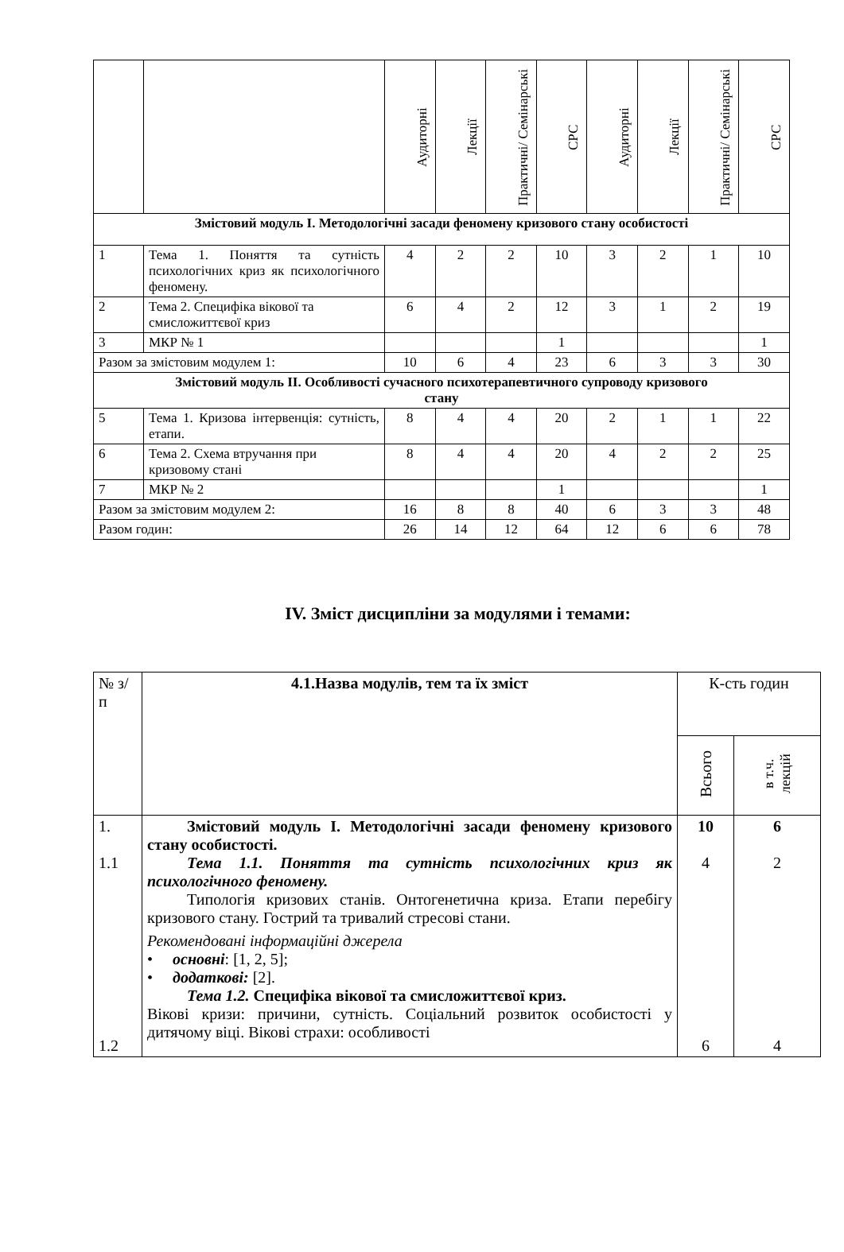| | | Аудиторні | Лекції | Практичні/ Семінарські | СРС | Аудиторні | Лекції | Практичні/ Семінарські | СРС |
| Змістовий модуль І. Методологічні засади феномену кризового стану особистості | | | | | | | | | |
| 1 | Тема 1. Поняття та сутність психологічних криз як психологічного феномену. | 4 | 2 | 2 | 10 | 3 | 2 | 1 | 10 |
| 2 | Тема 2. Специфіка вікової та смисложиттєвої криз | 6 | 4 | 2 | 12 | 3 | 1 | 2 | 19 |
| 3 | МКР № 1 | | | | 1 | | | | 1 |
| Разом за змістовим модулем 1: | | 10 | 6 | 4 | 23 | 6 | 3 | 3 | 30 |
| Змістовий модуль ІІ. Особливості сучасного психотерапевтичного супроводу кризового стану | | | | | | | | | |
| 5 | Тема 1. Кризова інтервенція: сутність, етапи. | 8 | 4 | 4 | 20 | 2 | 1 | 1 | 22 |
| 6 | Тема 2. Схема втручання при кризовому стані | 8 | 4 | 4 | 20 | 4 | 2 | 2 | 25 |
| 7 | МКР № 2 | | | | 1 | | | | 1 |
| Разом за змістовим модулем 2: | | 16 | 8 | 8 | 40 | 6 | 3 | 3 | 48 |
| Разом годин: | | 26 | 14 | 12 | 64 | 12 | 6 | 6 | 78 |
IV. Зміст дисципліни за модулями і темами:
| № з/п | 4.1.Назва модулів, тем та їх зміст | К-сть годин | |
| | | Всього | в т.ч. лекцій |
| 1. 1.1 1.2 | Змістовий модуль І. Методологічні засади феномену кризового стану особистості. Тема 1.1. Поняття та сутність психологічних криз як психологічного феномену. Типологія кризових станів. Онтогенетична криза. Етапи перебігу кризового стану. Гострий та тривалий стресові стани. Рекомендовані інформаційні джерела • основні : [1, 2, 5]; • додаткові: [2]. Тема 1.2. Специфіка вікової та смисложиттєвої криз. Вікові кризи: причини, сутність. Соціальний розвиток особистості у дитячому віці. Вікові страхи: особливості | 10 4 6 | 6 2 4 |